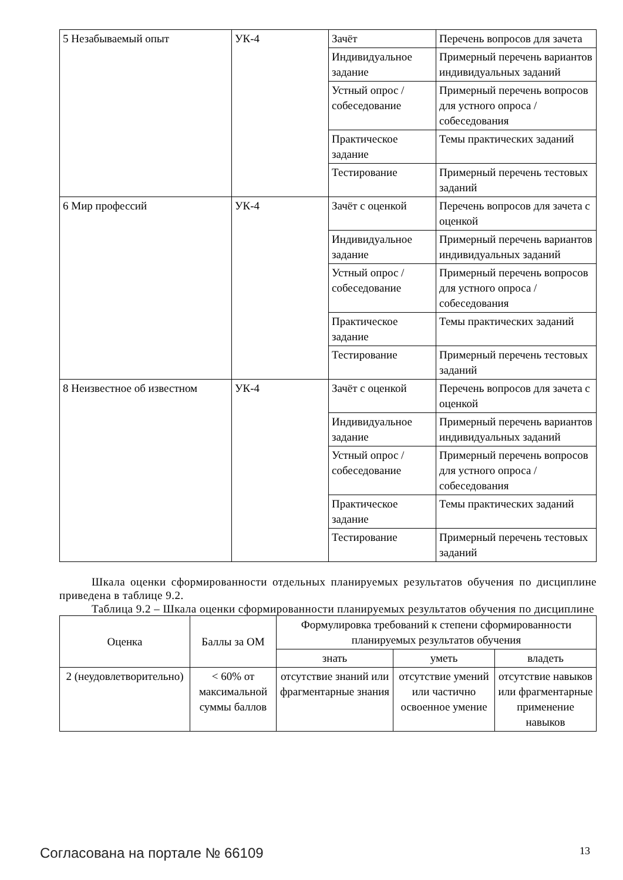| 5 Незабываемый опыт | УК-4 | Зачёт | Перечень вопросов для зачета |
| | | Индивидуальное задание | Примерный перечень вариантов индивидуальных заданий |
| | | Устный опрос / собеседование | Примерный перечень вопросов для устного опроса / собеседования |
| | | Практическое задание | Темы практических заданий |
| | | Тестирование | Примерный перечень тестовых заданий |
| 6 Мир профессий | УК-4 | Зачёт с оценкой | Перечень вопросов для зачета с оценкой |
| | | Индивидуальное задание | Примерный перечень вариантов индивидуальных заданий |
| | | Устный опрос / собеседование | Примерный перечень вопросов для устного опроса / собеседования |
| | | Практическое задание | Темы практических заданий |
| | | Тестирование | Примерный перечень тестовых заданий |
| 8 Неизвестное об известном | УК-4 | Зачёт с оценкой | Перечень вопросов для зачета с оценкой |
| | | Индивидуальное задание | Примерный перечень вариантов индивидуальных заданий |
| | | Устный опрос / собеседование | Примерный перечень вопросов для устного опроса / собеседования |
| | | Практическое задание | Темы практических заданий |
| | | Тестирование | Примерный перечень тестовых заданий |
Шкала оценки сформированности отдельных планируемых результатов обучения по дисциплине приведена в таблице 9.2.
Таблица 9.2 – Шкала оценки сформированности планируемых результатов обучения по дисциплине
| Оценка | Баллы за ОМ | Формулировка требований к степени сформированности планируемых результатов обучения | | |
| --- | --- | --- | --- | --- |
| | | знать | уметь | владеть |
| 2 (неудовлетворительно) | < 60% от максимальной суммы баллов | отсутствие знаний или фрагментарные знания | отсутствие умений или частично освоенное умение | отсутствие навыков или фрагментарные применение навыков |
Согласована на портале № 66109 13